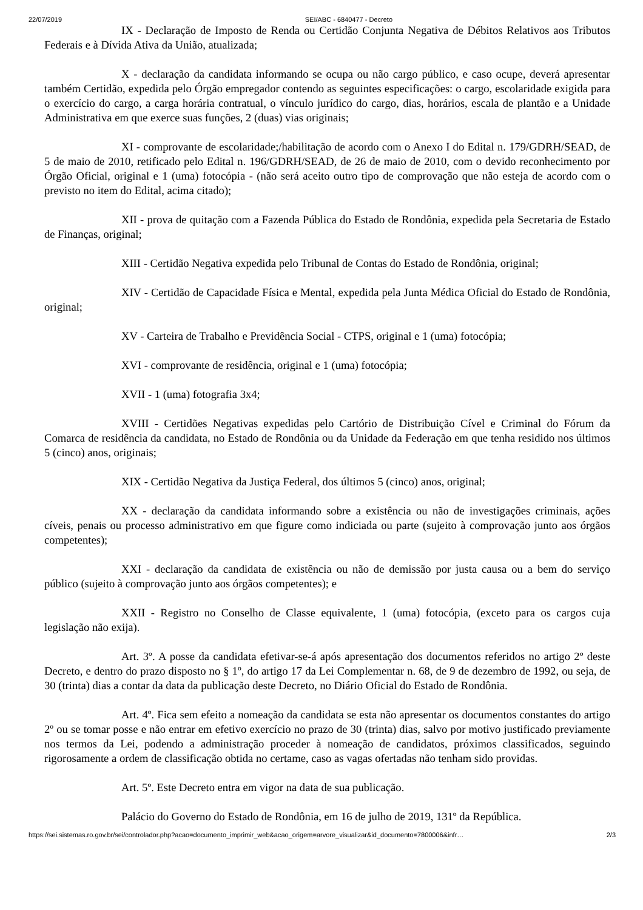22/07/2019 SEI/ABC - 6840477 - Decreto
IX - Declaração de Imposto de Renda ou Certidão Conjunta Negativa de Débitos Relativos aos Tributos Federais e à Dívida Ativa da União, atualizada;
X - declaração da candidata informando se ocupa ou não cargo público, e caso ocupe, deverá apresentar também Certidão, expedida pelo Órgão empregador contendo as seguintes especificações: o cargo, escolaridade exigida para o exercício do cargo, a carga horária contratual, o vínculo jurídico do cargo, dias, horários, escala de plantão e a Unidade Administrativa em que exerce suas funções, 2 (duas) vias originais;
XI - comprovante de escolaridade;/habilitação de acordo com o Anexo I do Edital n. 179/GDRH/SEAD, de 5 de maio de 2010, retificado pelo Edital n. 196/GDRH/SEAD, de 26 de maio de 2010, com o devido reconhecimento por Órgão Oficial, original e 1 (uma) fotocópia - (não será aceito outro tipo de comprovação que não esteja de acordo com o previsto no item do Edital, acima citado);
XII - prova de quitação com a Fazenda Pública do Estado de Rondônia, expedida pela Secretaria de Estado de Finanças, original;
XIII - Certidão Negativa expedida pelo Tribunal de Contas do Estado de Rondônia, original;
XIV - Certidão de Capacidade Física e Mental, expedida pela Junta Médica Oficial do Estado de Rondônia, original;
XV - Carteira de Trabalho e Previdência Social - CTPS, original e 1 (uma) fotocópia;
XVI - comprovante de residência, original e 1 (uma) fotocópia;
XVII - 1 (uma) fotografia 3x4;
XVIII - Certidões Negativas expedidas pelo Cartório de Distribuição Cível e Criminal do Fórum da Comarca de residência da candidata, no Estado de Rondônia ou da Unidade da Federação em que tenha residido nos últimos 5 (cinco) anos, originais;
XIX - Certidão Negativa da Justiça Federal, dos últimos 5 (cinco) anos, original;
XX - declaração da candidata informando sobre a existência ou não de investigações criminais, ações cíveis, penais ou processo administrativo em que figure como indiciada ou parte (sujeito à comprovação junto aos órgãos competentes);
XXI - declaração da candidata de existência ou não de demissão por justa causa ou a bem do serviço público (sujeito à comprovação junto aos órgãos competentes); e
XXII - Registro no Conselho de Classe equivalente, 1 (uma) fotocópia, (exceto para os cargos cuja legislação não exija).
Art. 3º. A posse da candidata efetivar-se-á após apresentação dos documentos referidos no artigo 2º deste Decreto, e dentro do prazo disposto no § 1º, do artigo 17 da Lei Complementar n. 68, de 9 de dezembro de 1992, ou seja, de 30 (trinta) dias a contar da data da publicação deste Decreto, no Diário Oficial do Estado de Rondônia.
Art. 4º. Fica sem efeito a nomeação da candidata se esta não apresentar os documentos constantes do artigo 2º ou se tomar posse e não entrar em efetivo exercício no prazo de 30 (trinta) dias, salvo por motivo justificado previamente nos termos da Lei, podendo a administração proceder à nomeação de candidatos, próximos classificados, seguindo rigorosamente a ordem de classificação obtida no certame, caso as vagas ofertadas não tenham sido providas.
Art. 5º. Este Decreto entra em vigor na data de sua publicação.
Palácio do Governo do Estado de Rondônia, em 16 de julho de 2019, 131º da República.
https://sei.sistemas.ro.gov.br/sei/controlador.php?acao=documento_imprimir_web&acao_origem=arvore_visualizar&id_documento=7800006&infr… 2/3